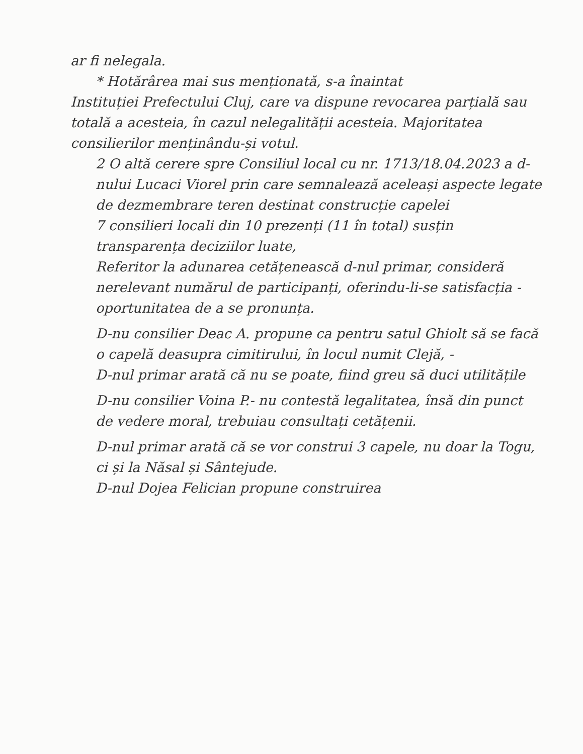ar fi nelegala.
* Hotărârea mai sus menționată, s-a înaintat
Instituției Prefectului Cluj, care va dispune revocarea parțială sau totală a acesteia, în cazul nelegalității acesteia. Majoritatea consilierilor menținându-și votul.
2 O altă cerere spre Consiliul local cu nr. 1713/18.04.2023 a d-nului Lucaci Viorel prin care semnalează aceleași aspecte legate de dezmembrare teren destinat construcție capelei
7 consilieri locali din 10 prezenți (11 în total) susțin transparența deciziilor luate,
Referitor la adunarea cetățenească d-nul primar, consideră nerelevant numărul de participanți, oferindu-li-se satisfacția - oportunitatea de a se pronunța.
D-nu consilier Deac A. propune ca pentru satul Ghiolt să se facă o capelă deasupra cimitirului, în locul numit Clejă, -
D-nul primar arată că nu se poate, fiind greu să duci utilitățile
D-nu consilier Voina P.- nu contestă legalitatea, însă din punct de vedere moral, trebuiau consultați cetățenii.
D-nul primar arată că se vor construi 3 capele, nu doar la Togu, ci și la Năsal și Sântejude.
D-nul Dojea Felician propune construirea